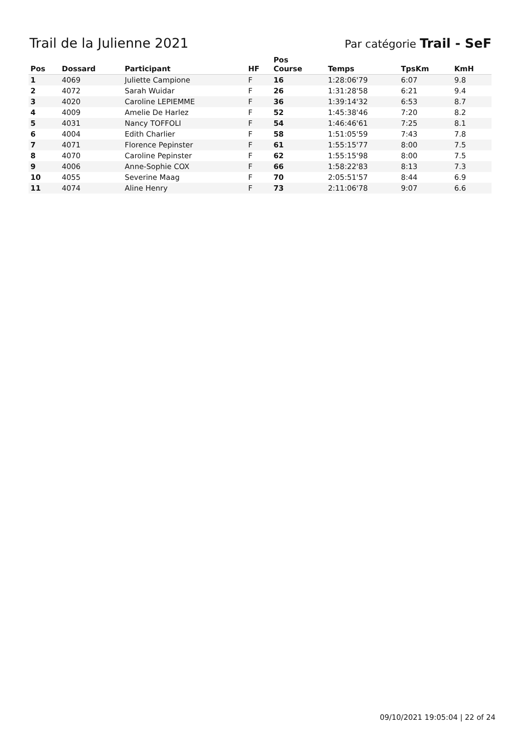Trail de la Julienne 2021
Par catégorie Trail - SeF
| Pos | Dossard | Participant | HF | Pos Course | Temps | TpsKm | KmH |
| --- | --- | --- | --- | --- | --- | --- | --- |
| 1 | 4069 | Juliette Campione | F | 16 | 1:28:06'79 | 6:07 | 9.8 |
| 2 | 4072 | Sarah Wuidar | F | 26 | 1:31:28'58 | 6:21 | 9.4 |
| 3 | 4020 | Caroline LEPIEMME | F | 36 | 1:39:14'32 | 6:53 | 8.7 |
| 4 | 4009 | Amelie De Harlez | F | 52 | 1:45:38'46 | 7:20 | 8.2 |
| 5 | 4031 | Nancy TOFFOLI | F | 54 | 1:46:46'61 | 7:25 | 8.1 |
| 6 | 4004 | Edith Charlier | F | 58 | 1:51:05'59 | 7:43 | 7.8 |
| 7 | 4071 | Florence Pepinster | F | 61 | 1:55:15'77 | 8:00 | 7.5 |
| 8 | 4070 | Caroline Pepinster | F | 62 | 1:55:15'98 | 8:00 | 7.5 |
| 9 | 4006 | Anne-Sophie COX | F | 66 | 1:58:22'83 | 8:13 | 7.3 |
| 10 | 4055 | Severine Maag | F | 70 | 2:05:51'57 | 8:44 | 6.9 |
| 11 | 4074 | Aline Henry | F | 73 | 2:11:06'78 | 9:07 | 6.6 |
09/10/2021 19:05:04 | 22 of 24